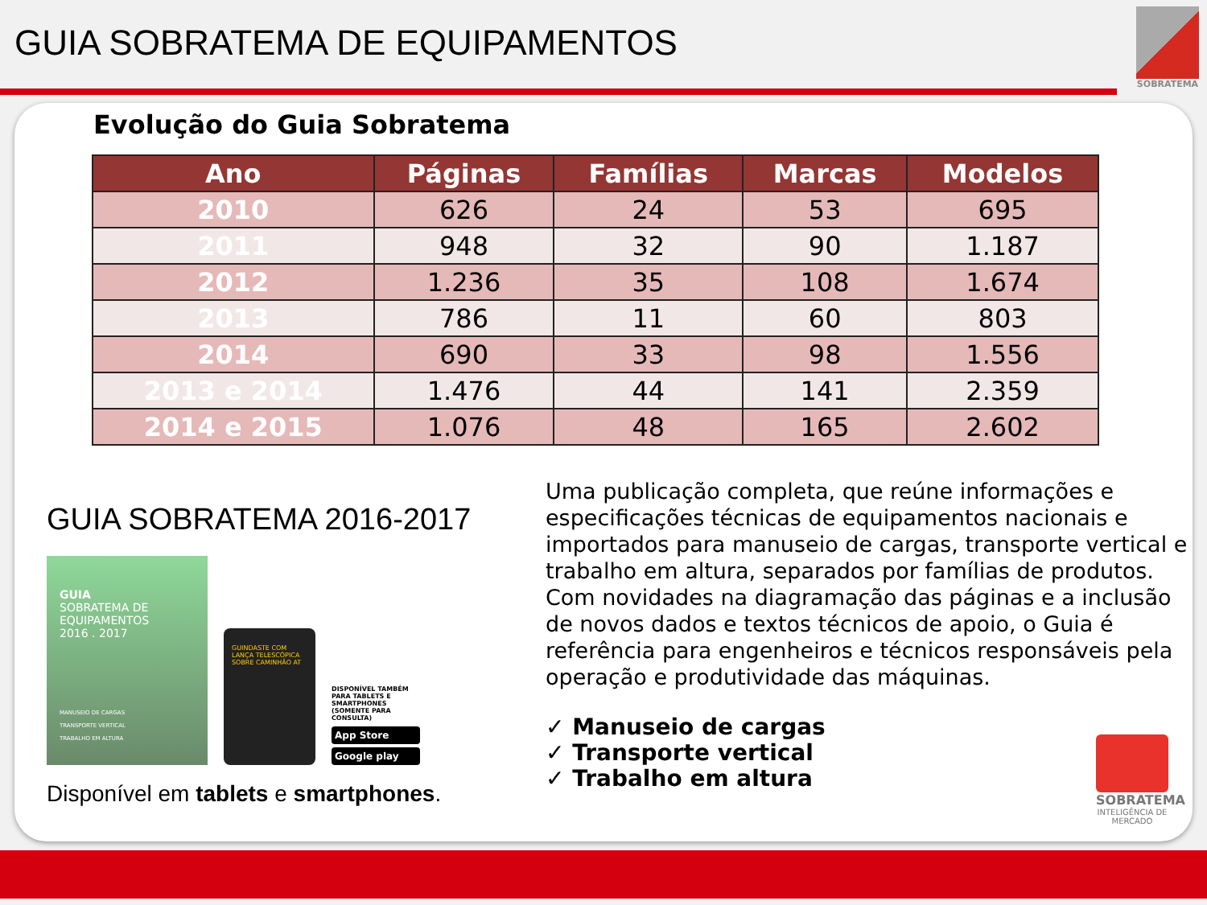GUIA SOBRATEMA DE EQUIPAMENTOS
SOBRATEMA
Evolução do Guia Sobratema
| Ano | Páginas | Famílias | Marcas | Modelos |
| --- | --- | --- | --- | --- |
| 2010 | 626 | 24 | 53 | 695 |
| 2011 | 948 | 32 | 90 | 1.187 |
| 2012 | 1.236 | 35 | 108 | 1.674 |
| 2013 | 786 | 11 | 60 | 803 |
| 2014 | 690 | 33 | 98 | 1.556 |
| 2013 e 2014 | 1.476 | 44 | 141 | 2.359 |
| 2014 e 2015 | 1.076 | 48 | 165 | 2.602 |
GUIA SOBRATEMA 2016-2017
GUIA
SOBRATEMA DE
EQUIPAMENTOS
2016 . 2017
MANUSEIO DE CARGAS
TRANSPORTE VERTICAL
TRABALHO EM ALTURA
GUINDASTE COM LANÇA TELESCÓPICA SOBRE CAMINHÃO AT
DISPONÍVEL TAMBÉM PARA TABLETS E SMARTPHONES (SOMENTE PARA CONSULTA)
App Store
Google play
Disponível em tablets e smartphones.
Uma publicação completa, que reúne informações e especificações técnicas de equipamentos nacionais e importados para manuseio de cargas, transporte vertical e trabalho em altura, separados por famílias de produtos. Com novidades na diagramação das páginas e a inclusão de novos dados e textos técnicos de apoio, o Guia é referência para engenheiros e técnicos responsáveis pela operação e produtividade das máquinas.
✓ Manuseio de cargas
✓ Transporte vertical
✓ Trabalho em altura
SOBRATEMA
INTELIGÊNCIA DE MERCADO